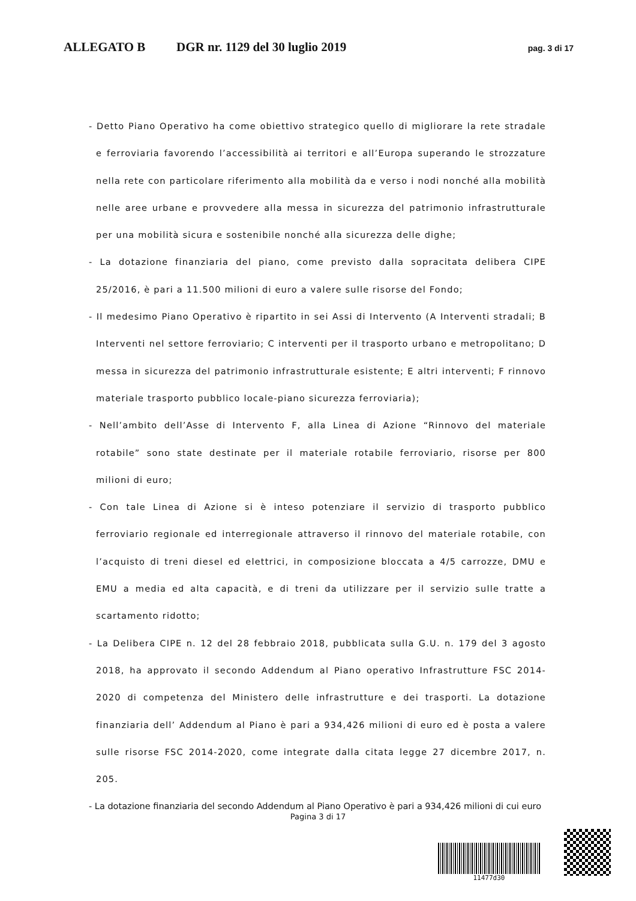ALLEGATO B DGR nr. 1129 del 30 luglio 2019 pag. 3 di 17
- Detto Piano Operativo ha come obiettivo strategico quello di migliorare la rete stradale e ferroviaria favorendo l’accessibilità ai territori e all’Europa superando le strozzature nella rete con particolare riferimento alla mobilità da e verso i nodi nonché alla mobilità nelle aree urbane e provvedere alla messa in sicurezza del patrimonio infrastrutturale per una mobilità sicura e sostenibile nonché alla sicurezza delle dighe;
- La dotazione finanziaria del piano, come previsto dalla sopracitata delibera CIPE 25/2016, è pari a 11.500 milioni di euro a valere sulle risorse del Fondo;
- Il medesimo Piano Operativo è ripartito in sei Assi di Intervento (A Interventi stradali; B Interventi nel settore ferroviario; C interventi per il trasporto urbano e metropolitano; D messa in sicurezza del patrimonio infrastrutturale esistente; E altri interventi; F rinnovo materiale trasporto pubblico locale-piano sicurezza ferroviaria);
- Nell’ambito dell’Asse di Intervento F, alla Linea di Azione “Rinnovo del materiale rotabile” sono state destinate per il materiale rotabile ferroviario, risorse per 800 milioni di euro;
- Con tale Linea di Azione si è inteso potenziare il servizio di trasporto pubblico ferroviario regionale ed interregionale attraverso il rinnovo del materiale rotabile, con l’acquisto di treni diesel ed elettrici, in composizione bloccata a 4/5 carrozze, DMU e EMU a media ed alta capacità, e di treni da utilizzare per il servizio sulle tratte a scartamento ridotto;
- La Delibera CIPE n. 12 del 28 febbraio 2018, pubblicata sulla G.U. n. 179 del 3 agosto 2018, ha approvato il secondo Addendum al Piano operativo Infrastrutture FSC 2014-2020 di competenza del Ministero delle infrastrutture e dei trasporti. La dotazione finanziaria dell’ Addendum al Piano è pari a 934,426 milioni di euro ed è posta a valere sulle risorse FSC 2014-2020, come integrate dalla citata legge 27 dicembre 2017, n. 205.
- La dotazione finanziaria del secondo Addendum al Piano Operativo è pari a 934,426 milioni di cui euro
Pagina 3 di 17
11477d30